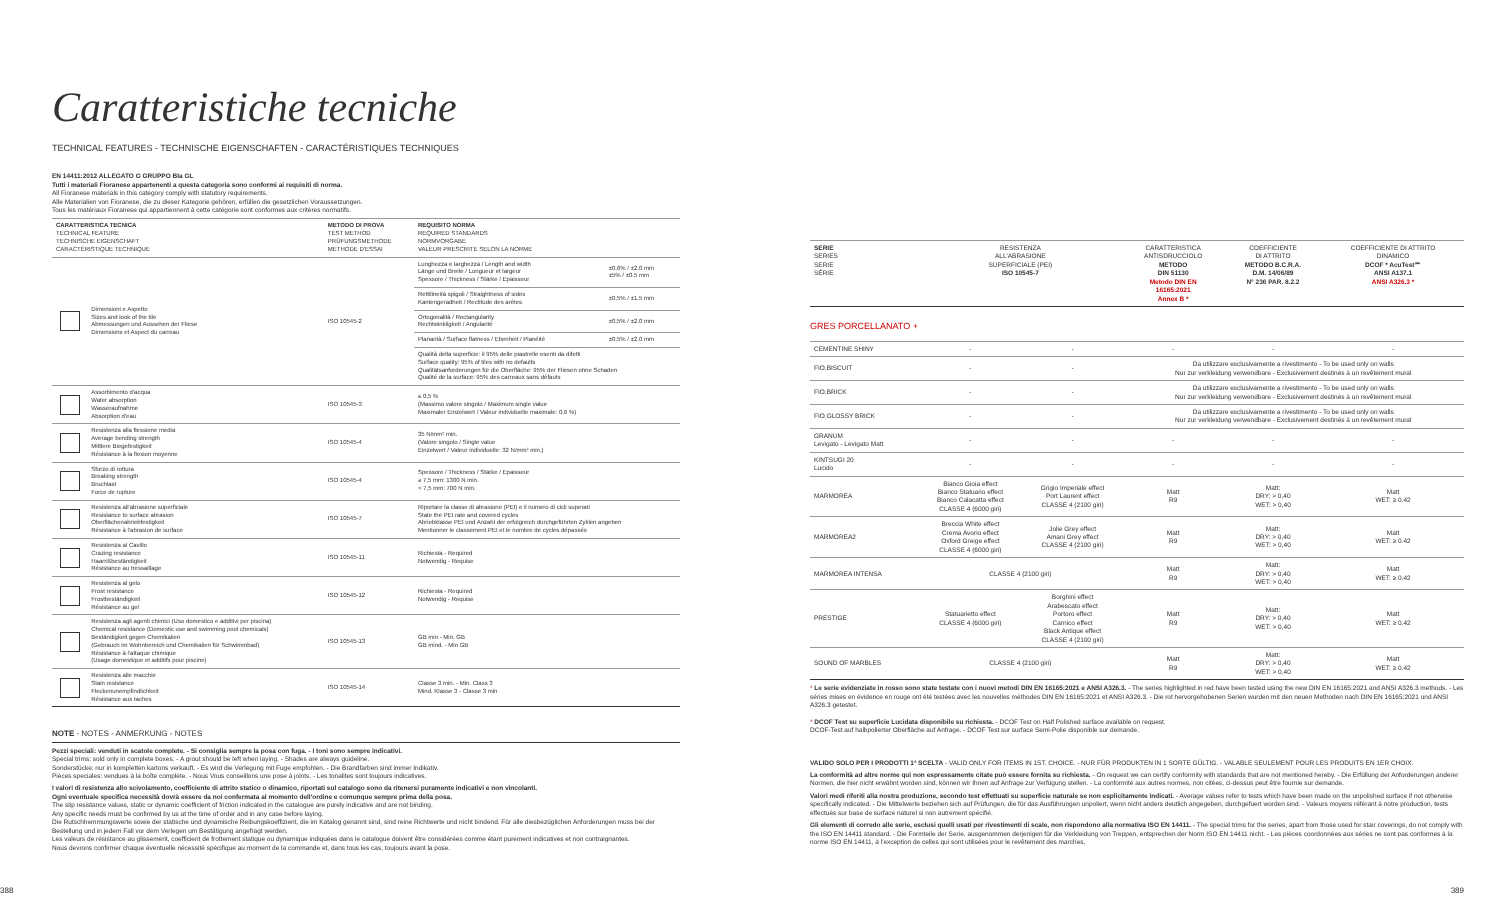Caratteristiche tecniche
TECHNICAL FEATURES - TECHNISCHE EIGENSCHAFTEN - CARACTÉRISTIQUES TECHNIQUES
EN 14411:2012 ALLEGATO G GRUPPO BIa GL
Tutti i materiali Fioranese appartenenti a questa categoria sono conformi ai requisiti di norma.
All Fioranese materials in this category comply with statutory requirements.
Alle Materialien von Fioranese, die zu dieser Kategorie gehören, erfüllen die gesetzlichen Voraussetzungen.
Tous les matériaux Fioranese qui appartiennent à cette catégorie sont conformes aux critères normatifs.
| CARATTERISTICA TECNICA TECHNICAL FEATURE TECHNISCHE EIGENSCHAFT CARACTÉRISTIQUE TECHNIQUE | | METODO DI PROVA TEST METHOD PRÜFUNGSMETHODE METHODE D'ESSAI | REQUISITO NORMA REQUIRED STANDARDS NORMVORGABE VALEUR PRESCRITE SELON LA NORME | |
| --- | --- | --- | --- | --- |
| | Dimensioni e Aspetto Sizes and look of the tile Abmessungen und Aussehen der Fliese Dimensions et Aspect du carreau | ISO 10545-2 | Lunghezza e larghezza / Length and width Länge und Breite / Longueur et largeur Spessore / Thickness / Stärke / Epaisseur | ±0,6% / ±2.0 mm ±5% / ±0.5 mm |
| | | | Rettilineità spigoli / Straightness of sides Kantengeradheit / Rectitude des arêtes | ±0,5% / ±1.5 mm |
| | | | Ortogonalità / Rectangularity Rechtwinkligkeit / Angularité | ±0,5% / ±2.0 mm |
| | | | Planarità / Surface flatness / Ebenheit / Planéité | ±0,5% / ±2.0 mm |
| | | | Qualità della superficie: il 95% delle piastrelle esenti da difetti Surface quality: 95% of tiles with no defaults Qualitätsanforderungen für die Oberfläche: 95% der Fliesen ohne Schaden Qualité de la surface: 95% des carreaux sans défauts | |
| | Assorbimento d'acqua Water absorption Wasseraufnahme Absorption d'eau | ISO 10545-3 | ≤ 0,5 % (Massimo valore singolo / Maximum single value Maximaler Einzelwert / Valeur individuelle maximale: 0,6 %) | |
| | Resistenza alla flessione media Average bending strength Mittlere Biegefestigkeit Résistance à la flexion moyenne | ISO 10545-4 | 35 N/mm² min. (Valore singolo / Single value Einzelwert / Valeur individuelle: 32 N/mm² min.) | |
| | Sforzo di rottura Breaking strength Bruchlast Force de rupture | ISO 10545-4 | Spessore / Thickness / Stärke / Epaisseur ≥ 7,5 mm: 1300 N min. < 7,5 mm: 700 N min. | |
| | Resistenza all'abrasione superficiale Resistance to surface abrasion Oberflächenabriebfestigkeit Résistance à l'abrasion de surface | ISO 10545-7 | Riportare la classe di abrasione (PEI) e il numero di cicli superati State the PEI rate and covered cycles Abriebklasse PEI und Anzahl der erfolgreich durchgeführten Zyklen angeben Mentionner le classement PEI et le nombre de cycles dépassés | |
| | Resistenza al Cavillo Crazing resistance Haarrißbeständigkeit Résistance au tressaillage | ISO 10545-11 | Richiesta - Required Notwendig - Requise | |
| | Resistenza al gelo Frost resistance Frostbeständigkeit Résistance au gel | ISO 10545-12 | Richiesta - Required Notwendig - Requise | |
| | Resistenza agli agenti chimici (Uso domestico e additivi per piscina) Chemical resistance (Domestic use and swimming pool chemicals) Beständigkeit gegen Chemikalien (Gebrauch im Wohnbereich und Chemikalien für Schwimmbad) Résistance à l'attaque chimique (Usage domestique et additifs pour piscine) | ISO 10545-13 | GB min - Min. GB GB mind. - Min GB | |
| | Resistenza alle macchie Stain resistance Fleckenunempfindlichkeit Résistance aux taches | ISO 10545-14 | Classe 3 min. - Min. Class 3 Mind. Klasse 3 - Classe 3 min | |
NOTE - NOTES - ANMERKUNG - NOTES
Pezzi speciali: venduti in scatole complete. - Si consiglia sempre la posa con fuga. - I toni sono sempre indicativi.
Special trims: sold only in complete boxes. - A grout should be left when laying. - Shades are always guideline.
Sonderstücke: nur in kompletten kartons verkauft. - Es wird die Verlegung mit Fuge empfohlen. - Die Brandfarben sind immer Indikativ.
Pièces speciales: vendues à la boîte complète. - Nous Vous conseillons une pose à joints. - Les tonalites sont toujours indicatives.
I valori di resistenza allo scivolamento, coefficiente di attrito statico o dinamico, riportati sul catalogo sono da ritenersi puramente indicativi e non vincolanti.
Ogni eventuale specifica necessità dovrà essere da noi confermata al momento dell'ordine e comunque sempre prima della posa.
The slip resistance values, static or dynamic coefficient of friction indicated in the catalogue are purely indicative and are not binding.
Any specific needs must be confirmed by us at the time of order and in any case before laying.
Die Rutschhemmungswerte sowie der statische und dynamische Reibungskoeffizient, die im Katalog genannt sind, sind reine Richtwerte und nicht bindend. Für alle diesbezüglichen Anforderungen muss bei der Bestellung und in jedem Fall vor dem Verlegen um Bestätigung angefragt werden.
Les valeurs de résistance au glissement, coefficient de frottement statique ou dynamique indiquées dans le catalogue doivent être considérées comme étant purement indicatives et non contraignantes.
Nous devrons confirmer chaque éventuelle nécessité spécifique au moment de la commande et, dans tous les cas, toujours avant la pose.
388
| SERIE SERIES SERIE SÉRIE | RESISTENZA ALL'ABRASIONE SUPERFICIALE (PEI) ISO 10545-7 | | CARATTERISTICA ANTISDRUCCIOLO METODO DIN 51130 Metodo DIN EN 16165:2021 Annex B * | COEFFICIENTE DI ATTRITO METODO B.C.R.A. D.M. 14/06/89 N° 236 PAR. 8.2.2 | COEFFICIENTE DI ATTRITO DINAMICO DCOF * AcuTest℠ ANSI A137.1 ANSI A326.3 * |
| --- | --- | --- | --- | --- | --- |
| GRES PORCELLANATO + | | | | | |
| CEMENTINE SHINY | - | - | - | - | - |
| FIO.BISCUIT | - | - | Da utilizzare esclusivamente a rivestimento - To be used only on walls Nur zur verkleidung verwendbare - Exclusivement destinés à un revêtement mural | | |
| FIO.BRICK | - | - | Da utilizzare esclusivamente a rivestimento - To be used only on walls Nur zur verkleidung verwendbare - Exclusivement destinés à un revêtement mural | | |
| FIO.GLOSSY BRICK | - | - | Da utilizzare esclusivamente a rivestimento - To be used only on walls Nur zur verkleidung verwendbare - Exclusivement destinés à un revêtement mural | | |
| GRANUM Levigato - Levigato Matt | - | - | - | - | - |
| KINTSUGI 20 Lucido | - | - | - | - | - |
| MARMOREA | Bianco Gioia effect Bianco Statuario effect Bianco Calacatta effect CLASSE 4 (6000 giri) | Grigio Imperiale effect Port Laurent effect CLASSE 4 (2100 giri) | Matt R9 | Matt: DRY: > 0,40 WET: > 0,40 | Matt WET: ≥ 0.42 |
| MARMOREA2 | Breccia White effect Crema Avorio effect Oxford Greige effect CLASSE 4 (6000 giri) | Jolie Grey effect Amani Grey effect CLASSE 4 (2100 giri) | Matt R9 | Matt: DRY: > 0,40 WET: > 0,40 | Matt WET: ≥ 0.42 |
| MARMOREA INTENSA | CLASSE 4 (2100 giri) | | Matt R9 | Matt: DRY: > 0,40 WET: > 0,40 | Matt WET: ≥ 0.42 |
| PRESTIGE | Statuarietto effect CLASSE 4 (6000 giri) | Borghini effect Arabescato effect Portoro effect Carnico effect Black Antique effect CLASSE 4 (2100 giri) | Matt R9 | Matt: DRY: > 0,40 WET: > 0,40 | Matt WET: ≥ 0.42 |
| SOUND OF MARBLES | CLASSE 4 (2100 giri) | | Matt R9 | Matt: DRY: > 0,40 WET: > 0,40 | Matt WET: ≥ 0.42 |
* Le serie evidenziate in rosso sono state testate con i nuovi metodi DIN EN 16165:2021 e ANSI A326.3. - The series highlighted in red have been tested using the new DIN EN 16165:2021 and ANSI A326.3 methods. - Les séries mises en évidence en rouge ont été testées avec les nouvelles méthodes DIN EN 16165:2021 et ANSI A326.3. - Die rot hervorgehobenen Serien wurden mit den neuen Methoden nach DIN EN 16165:2021 und ANSI A326.3 getestet.
* DCOF Test su superficie Lucidata disponibile su richiesta. - DCOF Test on Half Polished surface available on request.
DCOF-Test auf halbpolierter Oberfläche auf Anfrage. - DCOF Test sur surface Semi-Polie disponible sur demande.
VALIDO SOLO PER I PRODOTTI 1ª SCELTA - VALID ONLY FOR ITEMS IN 1ST. CHOICE. - NUR FÜR PRODUKTEN IN 1 SORTE GÜLTIG. - VALABLE SEULEMENT POUR LES PRODUITS EN 1ER CHOIX.
La conformità ad altre norme qui non espressamente citate può essere fornita su richiesta. - On request we can certify conformity with standards that are not mentioned hereby. - Die Erfüllung der Anforderungen anderer Normen, die hier nicht erwähnt worden sind, können wir Ihnen auf Anfrage zur Verfügung stellen. - La conformité aux autres normes, non citées, ci-dessus peut être fournie sur demande.
Valori medi riferiti alla nostra produzione, secondo test effettuati su superficie naturale se non esplicitamente indicati. - Average values refer to tests which have been made on the unpolished surface if not otherwise specifically indicated. - Die Mittelwerte beziehen sich auf Prüfungen, die für das Ausführungen unpoliert, wenn nicht anders deutlich angegeben, durchgefuert worden sind. - Valeurs moyens référant à notre production, tests effectués sur base de surface naturel si non autrement spécifié.
Gli elementi di corredo alle serie, esclusi quelli usati per rivestimenti di scale, non rispondono alla normativa ISO EN 14411. - The special trims for the series, apart from those used for stair coverings, do not comply with the ISO EN 14411 standard. - Die Formteile der Serie, ausgenommen derjenigen für die Verkleidung von Treppen, entsprechen der Norm ISO EN 14411 nicht. - Les pièces coordonnées aux séries ne sont pas conformes à la norme ISO EN 14411, à l'exception de celles qui sont utilisées pour le revêtement des marches.
389